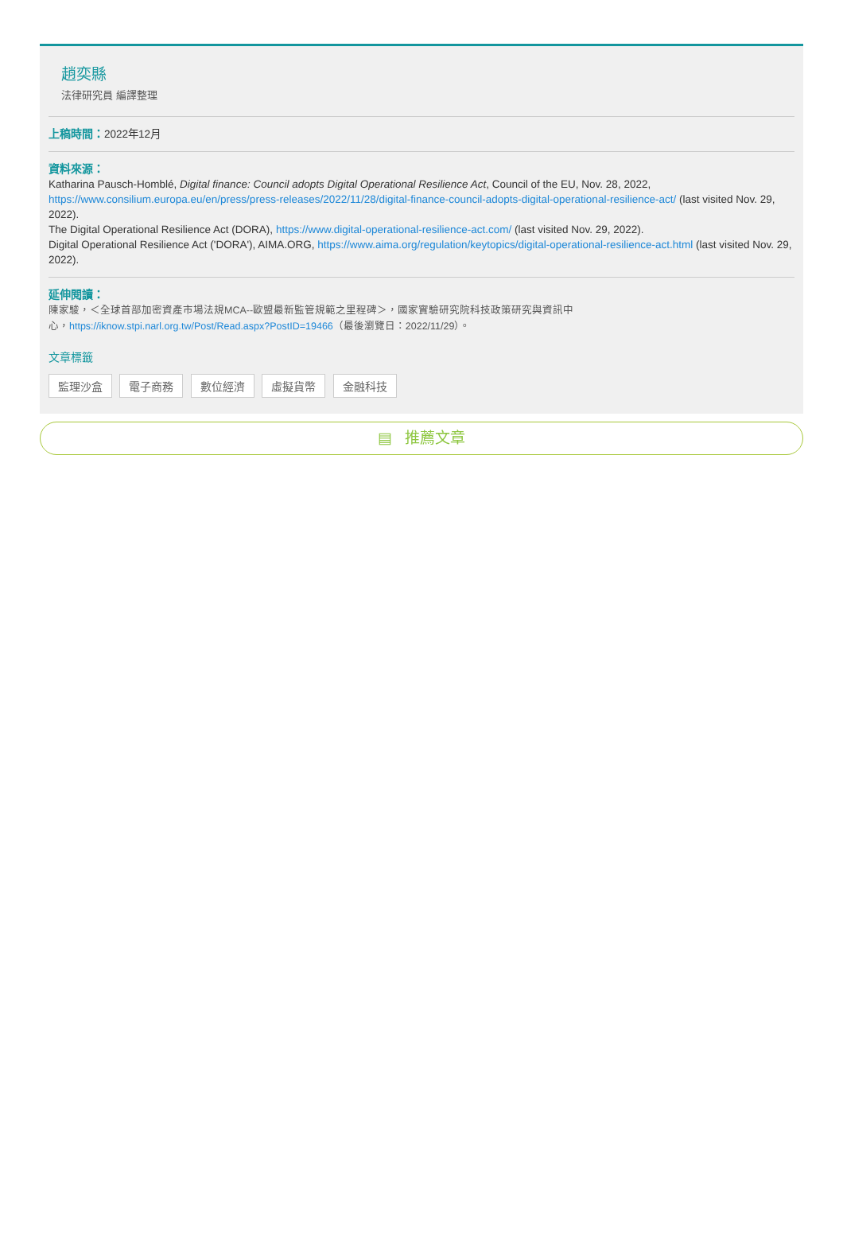趙奕縣
法律研究員 編譯整理
上稿時間：2022年12月
資料來源：
Katharina Pausch-Homblé, Digital finance: Council adopts Digital Operational Resilience Act, Council of the EU, Nov. 28, 2022, https://www.consilium.europa.eu/en/press/press-releases/2022/11/28/digital-finance-council-adopts-digital-operational-resilience-act/ (last visited Nov. 29, 2022).
The Digital Operational Resilience Act (DORA), https://www.digital-operational-resilience-act.com/ (last visited Nov. 29, 2022).
Digital Operational Resilience Act ('DORA'), AIMA.ORG, https://www.aima.org/regulation/keytopics/digital-operational-resilience-act.html (last visited Nov. 29, 2022).
延伸閱讀：
陳家駿，＜全球首部加密資產市場法規MCA--歐盟最新監管規範之里程碑＞，國家實驗研究院科技政策研究與資訊中
心，https://iknow.stpi.narl.org.tw/Post/Read.aspx?PostID=19466（最後瀏覽日：2022/11/29）。
文章標籤
監理沙盒 電子商務 數位經濟 虛擬貨幣 金融科技
▤ 推薦文章